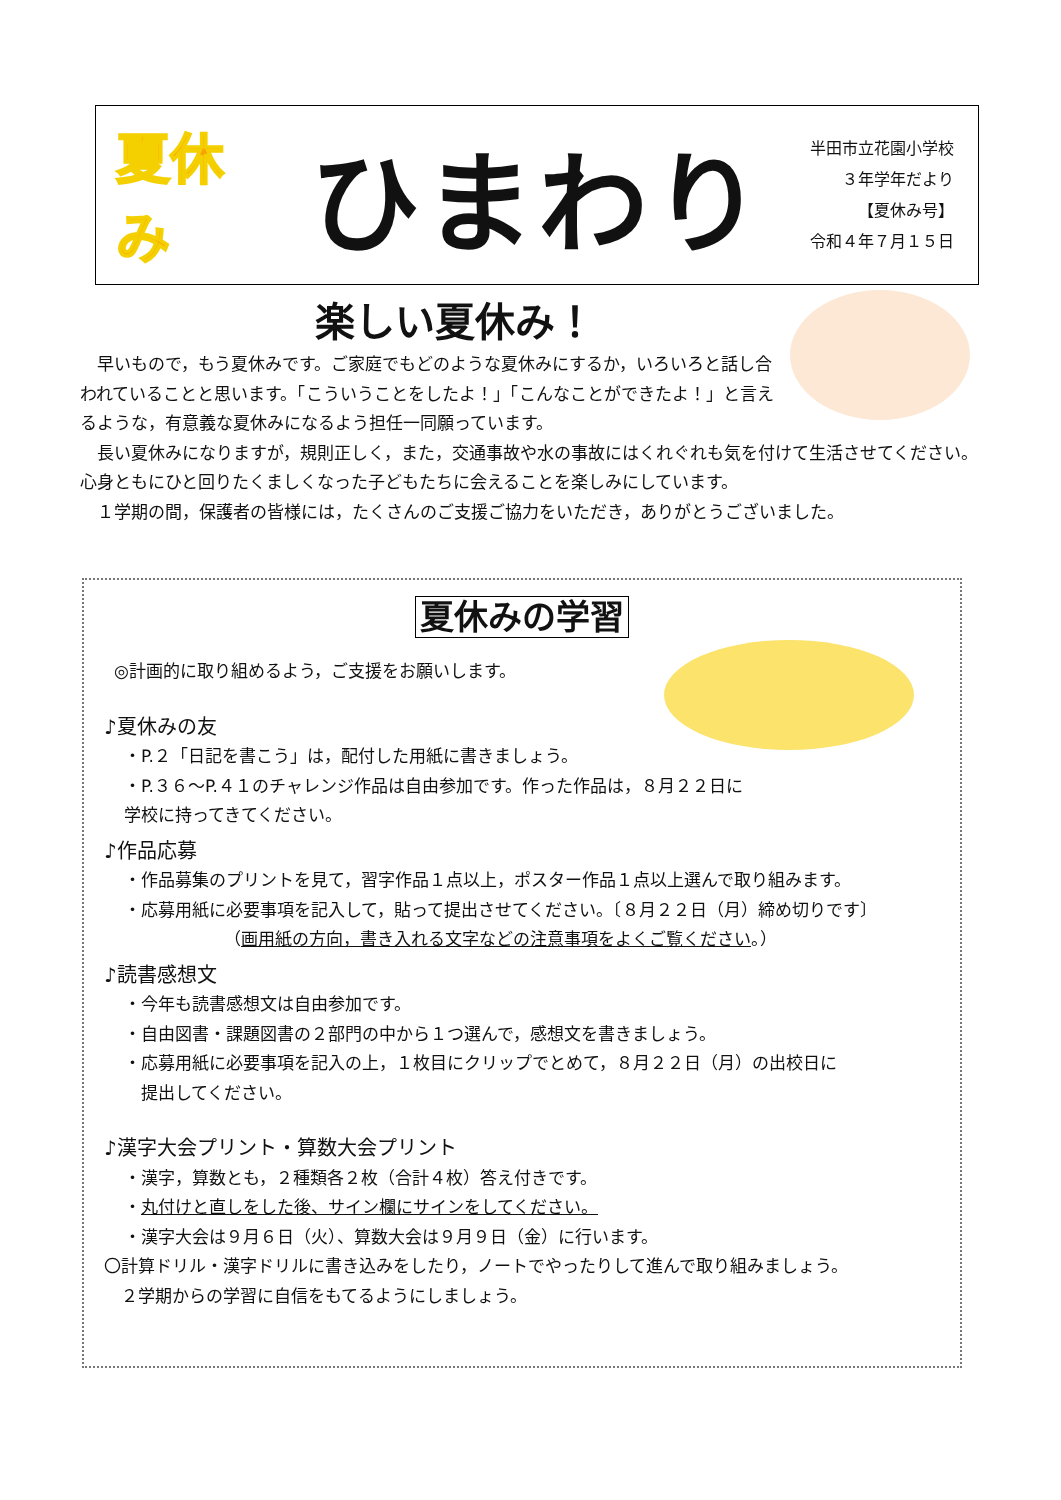夏休み
ひまわり
半田市立花園小学校
３年学年だより
【夏休み号】
令和４年７月１５日
楽しい夏休み！
　早いもので，もう夏休みです。ご家庭でもどのような夏休みにするか，いろいろと話し合われていることと思います。「こういうことをしたよ！」「こんなことができたよ！」と言えるような，有意義な夏休みになるよう担任一同願っています。
　長い夏休みになりますが，規則正しく，また，交通事故や水の事故にはくれぐれも気を付けて生活させてください。心身ともにひと回りたくましくなった子どもたちに会えることを楽しみにしています。
　１学期の間，保護者の皆様には，たくさんのご支援ご協力をいただき，ありがとうございました。
夏休みの学習
◎計画的に取り組めるよう，ご支援をお願いします。
♪夏休みの友
・P.２「日記を書こう」は，配付した用紙に書きましょう。
・P.３６～P.４１のチャレンジ作品は自由参加です。作った作品は，８月２２日に
学校に持ってきてください。
♪作品応募
・作品募集のプリントを見て，習字作品１点以上，ポスター作品１点以上選んで取り組みます。
・応募用紙に必要事項を記入して，貼って提出させてください。〔８月２２日（月）締め切りです〕
（画用紙の方向，書き入れる文字などの注意事項をよくご覧ください。）
♪読書感想文
・今年も読書感想文は自由参加です。
・自由図書・課題図書の２部門の中から１つ選んで，感想文を書きましょう。
・応募用紙に必要事項を記入の上，１枚目にクリップでとめて，８月２２日（月）の出校日に
　提出してください。
♪漢字大会プリント・算数大会プリント
・漢字，算数とも，２種類各２枚（合計４枚）答え付きです。
・丸付けと直しをした後、サイン欄にサインをしてください。
・漢字大会は９月６日（火）、算数大会は９月９日（金）に行います。
〇計算ドリル・漢字ドリルに書き込みをしたり，ノートでやったりして進んで取り組みましょう。
　２学期からの学習に自信をもてるようにしましょう。